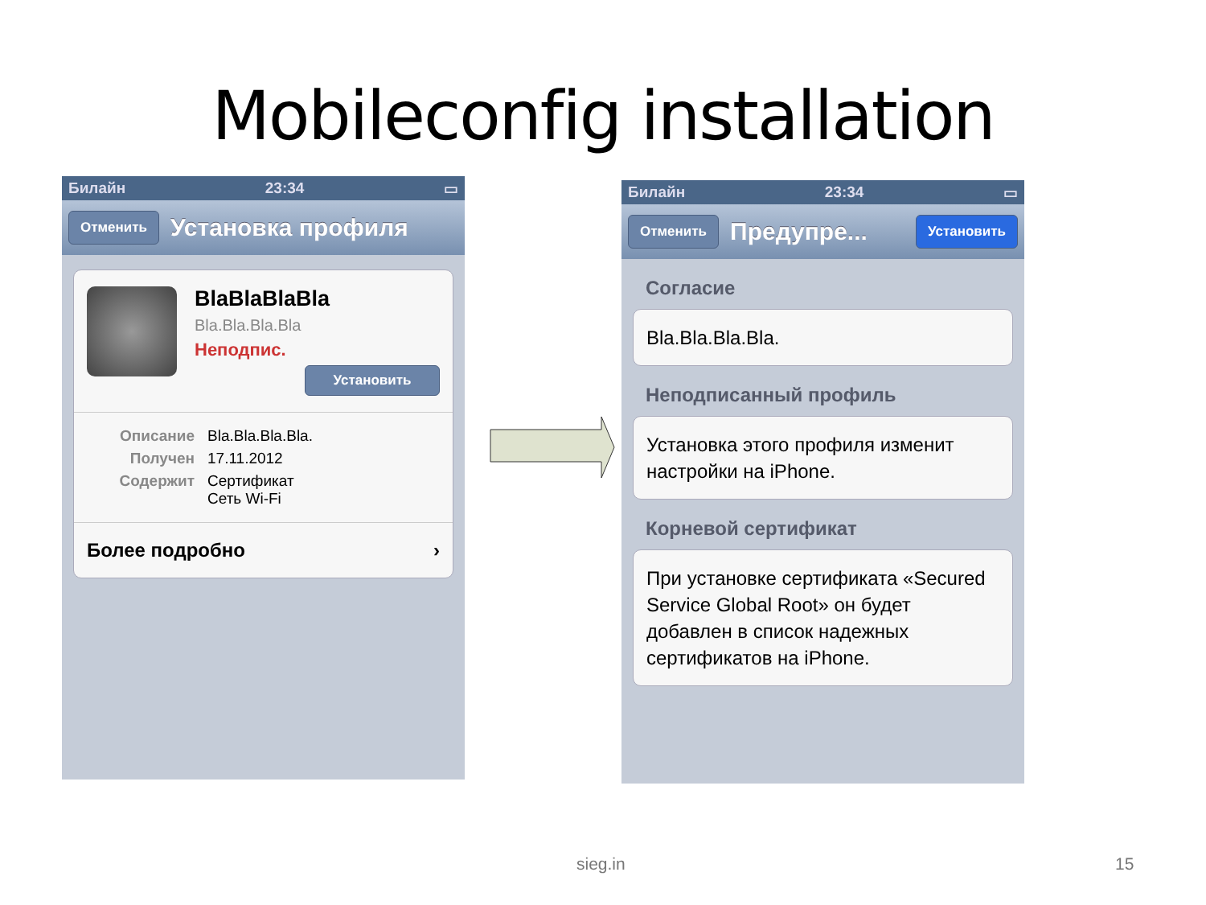Mobileconfig installation
Билайн 23:34 ▭
Отменить Установка профиля
BlaBlaBlaBla
Bla.Bla.Bla.Bla
Неподпис.
Установить
Описание Bla.Bla.Bla.Bla.
Получен 17.11.2012
Содержит Сертификат
Сеть Wi-Fi
Более подробно ›
Билайн 23:34 ▭
Отменить Предупре... Установить
Согласие
Bla.Bla.Bla.Bla.
Неподписанный профиль
Установка этого профиля изменит настройки на iPhone.
Корневой сертификат
При установке сертификата «Secured Service Global Root» он будет добавлен в список надежных сертификатов на iPhone.
sieg.in 15